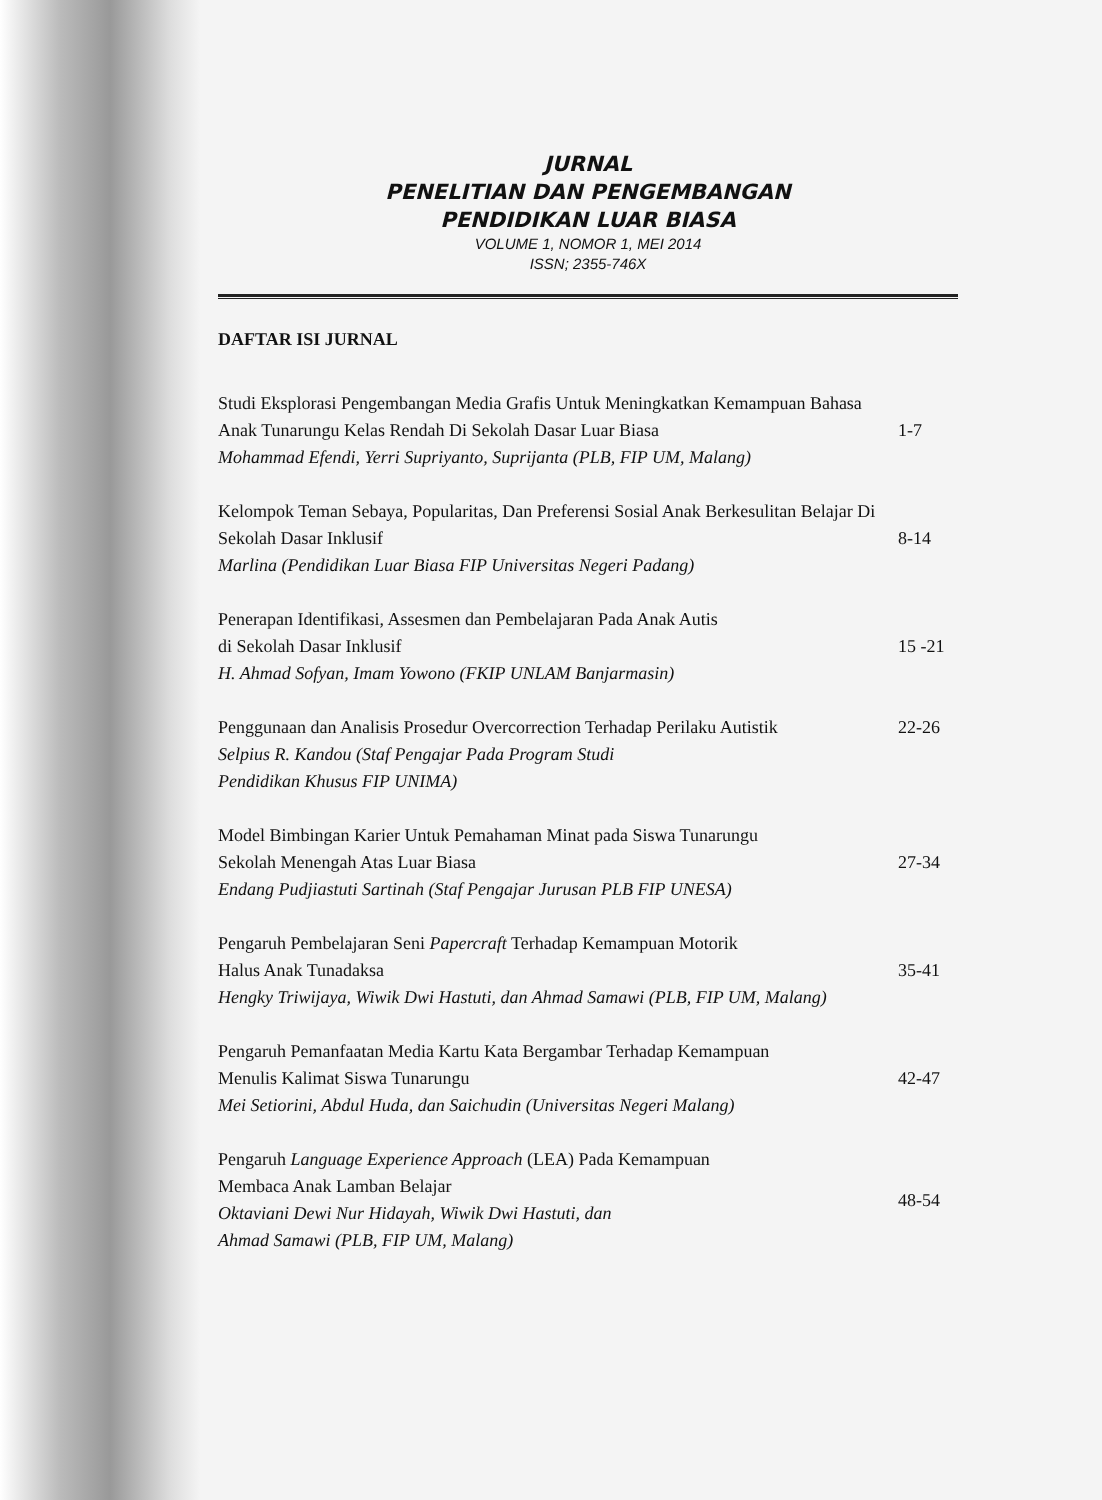JURNAL
PENELITIAN DAN PENGEMBANGAN
PENDIDIKAN LUAR BIASA
VOLUME 1, NOMOR 1, MEI 2014
ISSN; 2355-746X
DAFTAR ISI JURNAL
Studi Eksplorasi Pengembangan Media Grafis Untuk Meningkatkan Kemampuan Bahasa Anak Tunarungu Kelas Rendah Di Sekolah Dasar Luar Biasa
Mohammad Efendi, Yerri Supriyanto, Suprijanta (PLB, FIP UM, Malang)
1-7
Kelompok Teman Sebaya, Popularitas, Dan Preferensi Sosial Anak Berkesulitan Belajar Di Sekolah Dasar Inklusif
Marlina (Pendidikan Luar Biasa FIP Universitas Negeri Padang)
8-14
Penerapan Identifikasi, Assesmen dan Pembelajaran Pada Anak Autis
di Sekolah Dasar Inklusif
H. Ahmad Sofyan, Imam Yowono (FKIP UNLAM Banjarmasin)
15 -21
Penggunaan dan Analisis Prosedur Overcorrection Terhadap Perilaku Autistik
Selpius R. Kandou (Staf Pengajar Pada Program Studi
Pendidikan Khusus FIP UNIMA)
22-26
Model Bimbingan Karier Untuk Pemahaman Minat pada Siswa Tunarungu
Sekolah Menengah Atas Luar Biasa
Endang Pudjiastuti Sartinah (Staf Pengajar Jurusan PLB FIP UNESA)
27-34
Pengaruh Pembelajaran Seni Papercraft Terhadap Kemampuan Motorik
Halus Anak Tunadaksa
Hengky Triwijaya, Wiwik Dwi Hastuti, dan Ahmad Samawi (PLB, FIP UM, Malang)
35-41
Pengaruh Pemanfaatan Media Kartu Kata Bergambar Terhadap Kemampuan
Menulis Kalimat Siswa Tunarungu
Mei Setiorini, Abdul Huda, dan Saichudin (Universitas Negeri Malang)
42-47
Pengaruh Language Experience Approach (LEA) Pada Kemampuan
Membaca Anak Lamban Belajar
Oktaviani Dewi Nur Hidayah, Wiwik Dwi Hastuti, dan
Ahmad Samawi (PLB, FIP UM, Malang)
48-54